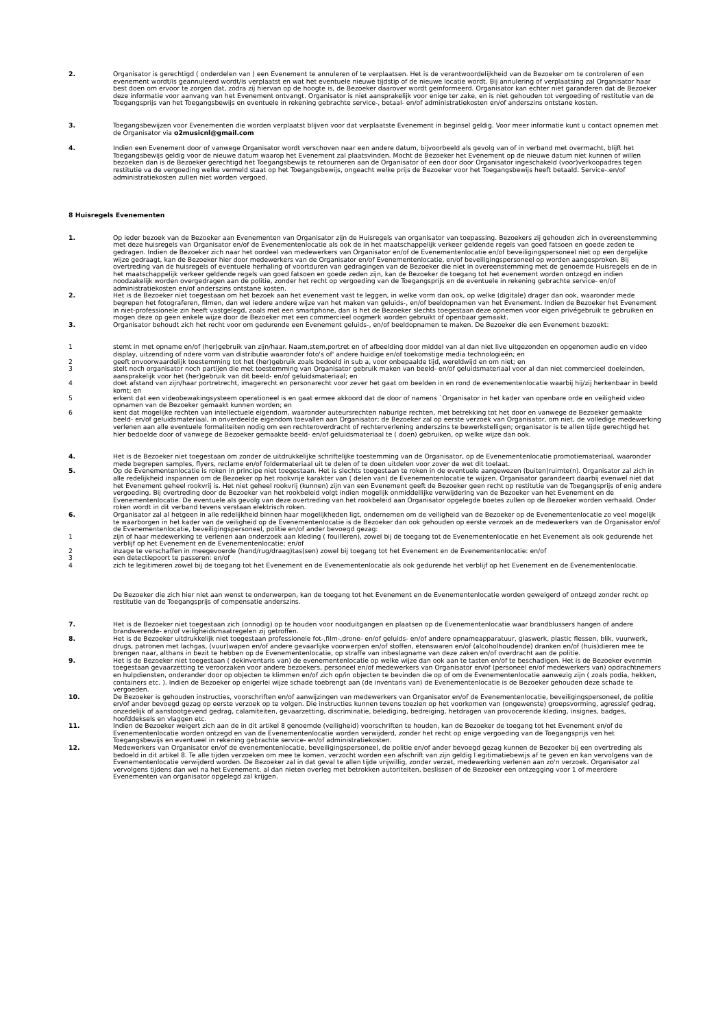2. Organisator is gerechtigd ( onderdelen van ) een Evenement te annuleren of te verplaatsen. Het is de verantwoordelijkheid van de Bezoeker om te controleren of een evenement wordt/is geannuleerd wordt/is verplaatst en wat het eventuele nieuwe tijdstip of de nieuwe locatie wordt. Bij annulering of verplaatsing zal Organisator haar best doen om ervoor te zorgen dat, zodra zij hiervan op de hoogte is, de Bezoeker daarover wordt geïnformeerd. Organisator kan echter niet garanderen dat de Bezoeker deze informatie voor aanvang van het Evenement ontvangt. Organisator is niet aansprakelijk voor enige ter zake, en is niet gehouden tot vergoeding of restitutie van de Toegangsprijs van het Toegangsbewijs en eventuele in rekening gebrachte service-, betaal- en/of administratiekosten en/of anderszins ontstane kosten.
3. Toegangsbewijzen voor Evenementen die worden verplaatst blijven voor dat verplaatste Evenement in beginsel geldig. Voor meer informatie kunt u contact opnemen met de Organisator via o2musicnl@gmail.com
4. Indien een Evenement door of vanwege Organisator wordt verschoven naar een andere datum, bijvoorbeeld als gevolg van of in verband met overmacht, blijft het Toegangsbewijs geldig voor de nieuwe datum waarop het Evenement zal plaatsvinden. Mocht de Bezoeker het Evenement op de nieuwe datum niet kunnen of willen bezoeken dan is de Bezoeker gerechtigd het Toegangsbewijs te retourneren aan de Organisator of een door door Organisator ingeschakeld (voor)verkoopadres tegen restitutie va de vergoeding welke vermeld staat op het Toegangsbewijs, ongeacht welke prijs de Bezoeker voor het Toegangsbewijs heeft betaald. Service-.en/of administratiekosten zullen niet worden vergoed.
8 Huisregels Evenementen
1. Op ieder bezoek van de Bezoeker aan Evenementen van Organisator zijn de Huisregels van organisator van toepassing. Bezoekers zij gehouden zich in overeenstemming met deze huisregels van Organisator en/of de Evenementenlocatie als ook de in het maatschappelijk verkeer geldende regels van goed fatsoen en goede zeden te gedragen. Indien de Bezoeker zich naar het oordeel van medewerkers van Organisator en/of de Evenementenlocatie en/of beveiligingspersoneel niet op een dergelijke wijze gedraagt, kan de Bezoeker hier door medewerkers van de Organisator en/of Evenementenlocatie, en/of beveiligingspersoneel op worden aangesproken. Bij overtreding van de huisregels of eventuele herhaling of voortduren van gedragingen van de Bezoeker die niet in overeenstemming met de genoemde Huisregels en de in het maatschappelijk verkeer geldende regels van goed fatsoen en goede zeden zijn, kan de Bezoeker de toegang tot het evenement worden ontzegd en indien noodzakelijk worden overgedragen aan de politie, zonder het recht op vergoeding van de Toegangsprijs en de eventuele in rekening gebrachte service- en/of administratiekosten en/of anderszins ontstane kosten.
2. Het is de Bezoeker niet toegestaan om het bezoek aan het evenement vast te leggen, in welke vorm dan ook, op welke (digitale) drager dan ook, waaronder mede begrepen het fotograferen, filmen, dan wel iedere andere wijze van het maken van geluids-, en/of beeldopnamen van het Evenement. Indien de Bezoeker het Evenement in niet-professionele zin heeft vastgelegd, zoals met een smartphone, dan is het de Bezoeker slechts toegestaan deze opnemen voor eigen privégebruik te gebruiken en mogen deze op geen enkele wijze door de Bezoeker met een commercieel oogmerk worden gebruikt of openbaar gemaakt.
3. Organisator behoudt zich het recht voor om gedurende een Evenement geluids-, en/of beeldopnamen te maken. De Bezoeker die een Evenement bezoekt:
1 stemt in met opname en/of (her)gebruik van zijn/haar. Naam,stem,portret en of afbeelding door middel van al dan niet live uitgezonden en opgenomen audio en video display, uitzending of ndere vorm van distributie waaronder foto's of' andere huidige en/of toekomstige media technologieën; en
2 geeft onvoorwaardelijk toestemming tot het (her)gebruik zoals bedoeld in sub a, voor onbepaalde tijd, wereldwijd en om niet; en
3 stelt noch organisator noch partijen die met toestemming van Organisator gebruik maken van beeld- en/of geluidsmateriaal voor al dan niet commercieel doeleinden, aansprakelijk voor het (her)gebruik van dit beeld- en/of geluidsmateriaal; en
4 doet afstand van zijn/haar portretrecht, imagerecht en personarecht voor zever het gaat om beelden in en rond de evenementenlocatie waarbij hij/zij herkenbaar in beeld komt; en
5 erkent dat een videobewakingsysteem operationeel is en gaat ermee akkoord dat de door of namens `Organisator in het kader van openbare orde en veiligheid video opnamen van de Bezoeker gemaakt kunnen worden; en
6 kent dat mogelijke rechten van intellectuele eigendom, waaronder auteursrechten naburige rechten, met betrekking tot het door en vanwege de Bezoeker gemaakte beeld- en/of geluidsmateriaal, in onverdeelde eigendom toevallen aan Organisator; de Bezoeker zal op eerste verzoek van Organisator, om niet, de volledige medewerking verlenen aan alle eventuele formaliteiten nodig om een rechteroverdracht of rechterverlening anderszins te bewerkstelligen; organisator is te allen tijde gerechtigd het hier bedoelde door of vanwege de Bezoeker gemaakte beeld- en/of geluidsmateriaal te ( doen) gebruiken, op welke wijze dan ook.
4. Het is de Bezoeker niet toegestaan om zonder de uitdrukkelijke schriftelijke toestemming van de Organisator, op de Evenementenlocatie promotiemateriaal, waaronder mede begrepen samples, flyers, reclame en/of foldermateriaal uit te delen of te doen uitdelen voor zover de wet dit toelaat.
5. Op de Evenementenlocatie is roken in principe niet toegestaan. Het is slechts toegestaan te roken in de eventuele aangewezen (buiten)ruimte(n). Organisator zal zich in alle redelijkheid inspannen om de Bezoeker op het rookvrije karakter van ( delen van) de Evenementenlocatie te wijzen. Organisator garandeert daarbij evenwel niet dat het Evenement geheel rookvrij is. Het niet geheel rookvrij (kunnen) zijn van een Evenement geeft de Bezoeker geen recht op restitutie van de Toegangsprijs of enig andere vergoeding. Bij overtreding door de Bezoeker van het rookbeleid volgt indien mogelijk onmiddellijke verwijdering van de Bezoeker van het Evenement en de Evenementenlocatie. De eventuele als gevolg van deze overtreding van het rookbeleid aan Organisator opgelegde boetes zullen op de Bezoeker worden verhaald. Onder roken wordt in dit verband tevens verstaan elektrisch roken.
6. Organisator zal al hetgeen in alle redelijkheid binnen haar mogelijkheden ligt, ondernemen om de veiligheid van de Bezoeker op de Evenementenlocatie zo veel mogelijk te waarborgen in het kader van de veiligheid op de Evenementenlocatie is de Bezoeker dan ook gehouden op eerste verzoek an de medewerkers van de Organisator en/of de Evenementenlocatie, beveiligingspersoneel, politie en/of ander bevoegd gezag:
1 zijn of haar medewerking te verlenen aan onderzoek aan kleding ( fouilleren), zowel bij de toegang tot de Evenementenlocatie en het Evenement als ook gedurende het verblijf op het Evenement en de Evenementenlocatie; en/of
2 inzage te verschaffen in meegevoerde (hand/rug/draag)tas(sen) zowel bij toegang tot het Evenement en de Evenementenlocatie: en/of
3 een detectiepoort te passeren: en/of
4 zich te legitimeren zowel bij de toegang tot het Evenement en de Evenementenlocatie als ook gedurende het verblijf op het Evenement en de Evenementenlocatie.
De Bezoeker die zich hier niet aan wenst te onderwerpen, kan de toegang tot het Evenement en de Evenementenlocatie worden geweigerd of ontzegd zonder recht op restitutie van de Toegangsprijs of compensatie anderszins.
7. Het is de Bezoeker niet toegestaan zich (onnodig) op te houden voor nooduitgangen en plaatsen op de Evenementenlocatie waar brandblussers hangen of andere brandwerende- en/of veiligheidsmaatregelen zij getroffen.
8. Het is de Bezoeker uitdrukkelijk niet toegestaan professionele fot-,film-,drone- en/of geluids- en/of andere opnameapparatuur, glaswerk, plastic flessen, blik, vuurwerk, drugs, patronen met lachgas, (vuur)wapen en/of andere gevaarlijke voorwerpen en/of stoffen, etenswaren en/of (alcoholhoudende) dranken en/of (huis)dieren mee te brengen naar, althans in bezit te hebben op de Evenementenlocatie, op straffe van inbeslagname van deze zaken en/of overdracht aan de politie.
9. Het is de Bezoeker niet toegestaan ( dekinventaris van) de evenementenlocatie op welke wijze dan ook aan te tasten en/of te beschadigen. Het is de Bezoeker evenmin toegestaan gevaarzetting te veroorzaken voor andere bezoekers, personeel en/of medewerkers van Organisator en/of (personeel en/of medewerkers van) opdrachtnemers en hulpdiensten, onderander door op objecten te klimmen en/of zich op/in objecten te bevinden die op of om de Evenementenlocatie aanwezig zijn ( zoals podia, hekken, containers etc. ). Indien de Bezoeker op enigerlei wijze schade toebrengt aan (de inventaris van) de Evenementenlocatie is de Bezoeker gehouden deze schade te vergoeden.
10. De Bezoeker is gehouden instructies, voorschriften en/of aanwijzingen van medewerkers van Organisator en/of de Evenementenlocatie, beveiligingspersoneel, de politie en/of ander bevoegd gezag op eerste verzoek op te volgen. Die instructies kunnen tevens toezien op het voorkomen van (ongewenste) groepsvorming, agressief gedrag, onzedelijk of aanstootgevend gedrag, calamiteiten, gevaarzetting, discriminatie, belediging, bedreiging, hetdragen van provocerende kleding, insignes, badges, hoofddeksels en vlaggen etc.
11. Indien de Bezoeker weigert zich aan de in dit artikel 8 genoemde (veiligheid) voorschriften te houden, kan de Bezoeker de toegang tot het Evenement en/of de Evenementenlocatie worden ontzegd en van de Evenementenlocatie worden verwijderd, zonder het recht op enige vergoeding van de Toegangsprijs ven het Toegangsbewijs en eventueel in rekening gebrachte service- en/of administratiekosten.
12. Medewerkers van Organisator en/of de evenementenlocatie, beveiligingspersoneel, de politie en/of ander bevoegd gezag kunnen de Bezoeker bij een overtreding als bedoeld in dit artikel 8. Te alle tijden verzoeken om mee te komen, verzocht worden een afschrift van zijn geldig l egitimatiebewijs af te geven en kan vervolgens van de Evenementenlocatie verwijderd worden. De Bezoeker zal in dat geval te allen tijde vrijwillig, zonder verzet, medewerking verlenen aan zo'n verzoek. Organisator zal vervolgens tijdens dan wel na het Evenement, al dan nieten overleg met betrokken autoriteiten, beslissen of de Bezoeker een ontzegging voor 1 of meerdere Evenementen van organisator opgelegd zal krijgen.